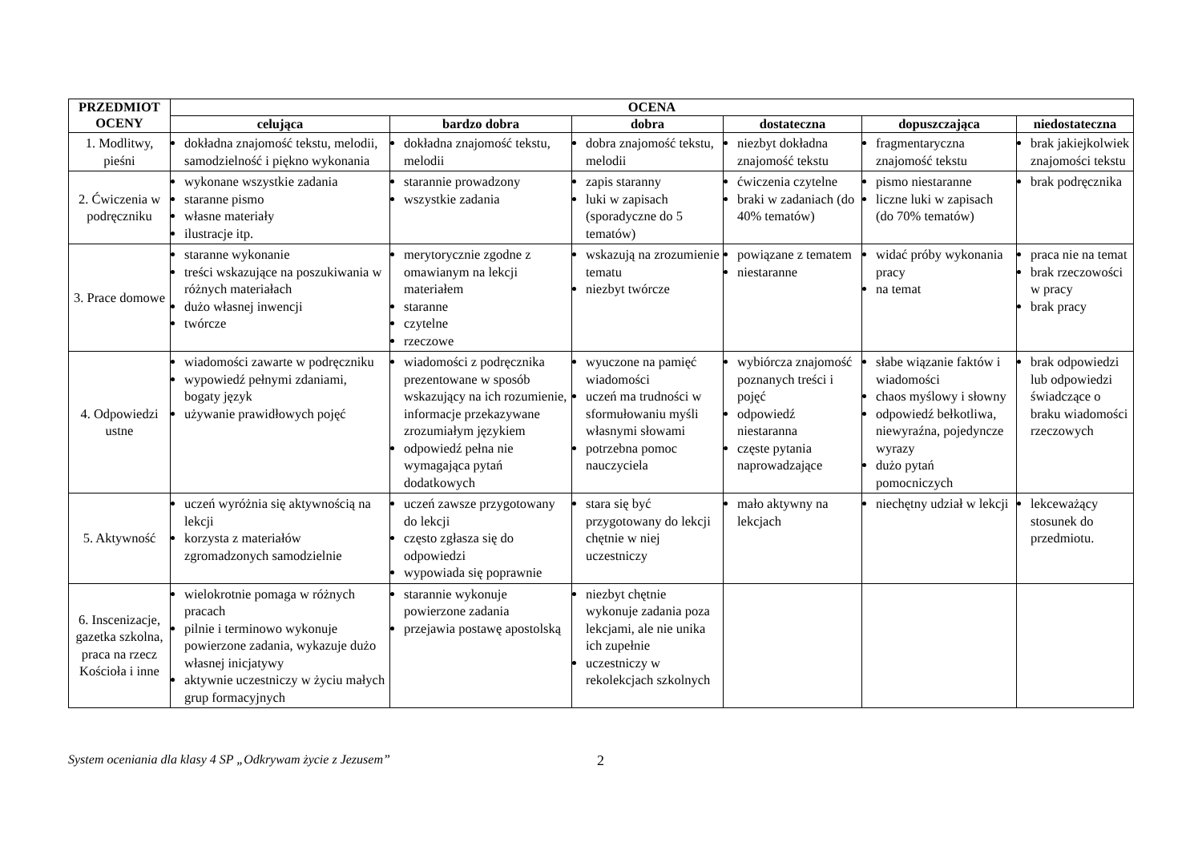| PRZEDMIOT OCENY | OCENA | | | | | |
| --- | --- | --- | --- | --- | --- | --- |
| | celująca | bardzo dobra | dobra | dostateczna | dopuszczająca | niedostateczna |
| 1. Modlitwy, pieśni | dokładna znajomość tekstu, melodii, samodzielność i piękno wykonania | dokładna znajomość tekstu, melodii | dobra znajomość tekstu, melodii | niezbyt dokładna znajomość tekstu | fragmentaryczna znajomość tekstu | brak jakiejkolwiek znajomości tekstu |
| 2. Ćwiczenia w podręczniku | wykonane wszystkie zadania staranne pismo własne materiały ilustracje itp. | starannie prowadzony wszystkie zadania | zapis staranny luki w zapisach (sporadyczne do 5 tematów) | ćwiczenia czytelne braki w zadaniach (do 40% tematów) | pismo niestaranne liczne luki w zapisach (do 70% tematów) | brak podręcznika |
| 3. Prace domowe | staranne wykonanie treści wskazujące na poszukiwania w różnych materiałach dużo własnej inwencji twórcze | merytorycznie zgodne z omawianym na lekcji materiałem staranne czytelne rzeczowe | wskazują na zrozumienie tematu niezbyt twórcze | powiązane z tematem niestaranne | widać próby wykonania pracy na temat | praca nie na temat brak rzeczowości w pracy brak pracy |
| 4. Odpowiedzi ustne | wiadomości zawarte w podręczniku wypowiedź pełnymi zdaniami, bogaty język używanie prawidłowych pojęć | wiadomości z podręcznika prezentowane w sposób wskazujący na ich rozumienie, informacje przekazywane zrozumiałym językiem odpowiedź pełna nie wymagająca pytań dodatkowych | wyuczone na pamięć wiadomości uczeń ma trudności w sformułowaniu myśli własnymi słowami potrzebna pomoc nauczyciela | wybiórcza znajomość poznanych treści i pojęć odpowiedź niestaranna częste pytania naprowadzające | słabe wiązanie faktów i wiadomości chaos myślowy i słowny odpowiedź bełkotliwa, niewyraźna, pojedyncze wyrazy dużo pytań pomocniczych | brak odpowiedzi lub odpowiedzi świadczące o braku wiadomości rzeczowych |
| 5. Aktywność | uczeń wyróżnia się aktywnością na lekcji korzysta z materiałów zgromadzonych samodzielnie | uczeń zawsze przygotowany do lekcji często zgłasza się do odpowiedzi wypowiada się poprawnie | stara się być przygotowany do lekcji chętnie w niej uczestniczy | mało aktywny na lekcjach | niechętny udział w lekcji | lekceważący stosunek do przedmiotu. |
| 6. Inscenizacje, gazetka szkolna, praca na rzecz Kościoła i inne | wielokrotnie pomaga w różnych pracach pilnie i terminowo wykonuje powierzone zadania, wykazuje dużo własnej inicjatywy aktywnie uczestniczy w życiu małych grup formacyjnych | starannie wykonuje powierzone zadania przejawia postawę apostolską | niezbyt chętnie wykonuje zadania poza lekcjami, ale nie unika ich zupełnie uczestniczy w rekolekcjach szkolnych | | | |
System oceniania dla klasy 4 SP „Odkrywam życie z Jezusem” 2